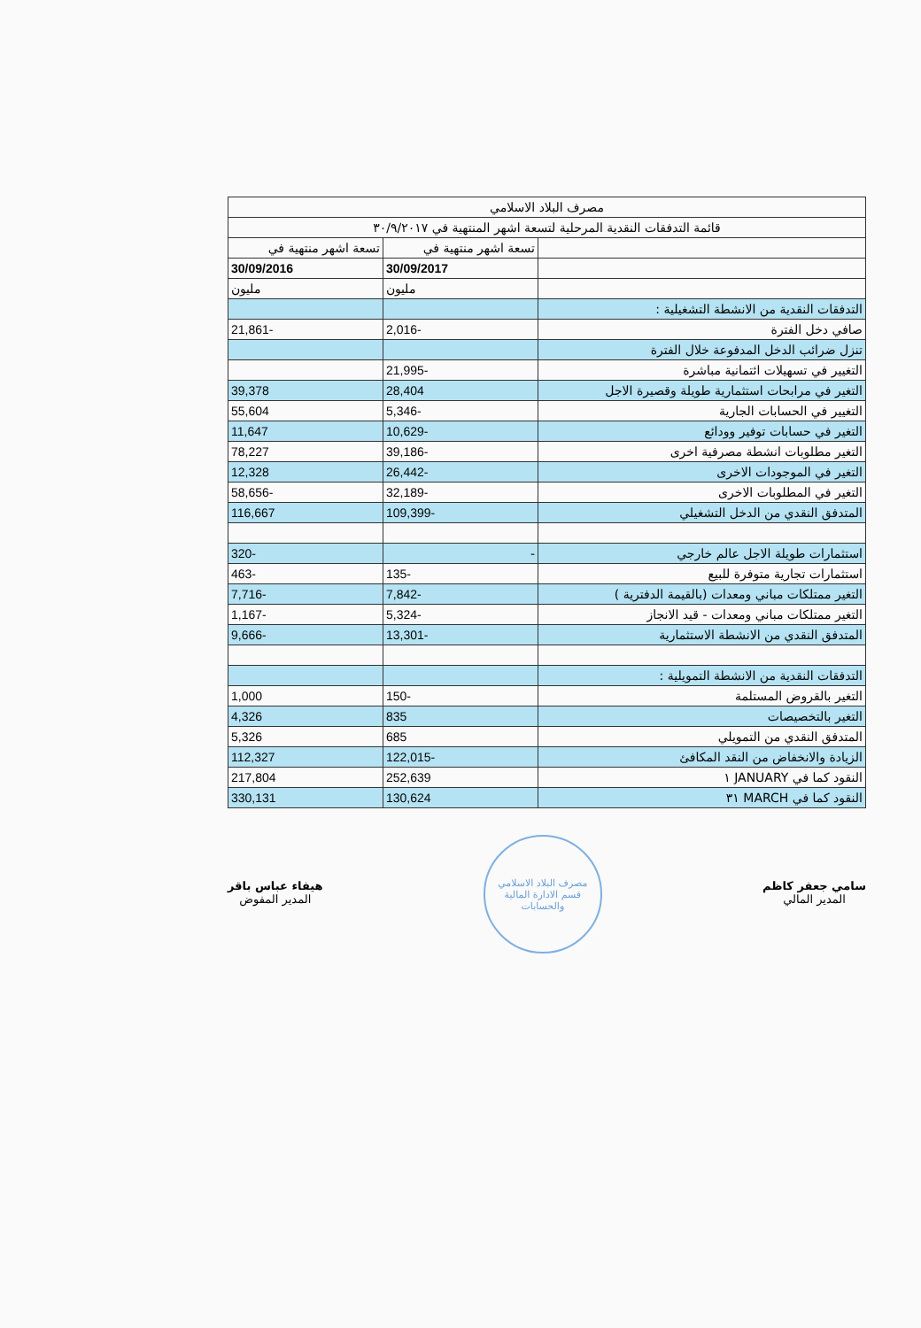| مصرف البلاد الاسلامي | | |
| قائمة التدفقات النقدية المرحلية لتسعة اشهر المنتهية في ٣٠/٩/٢٠١٧ | | |
| | تسعة اشهر منتهية في | تسعة اشهر منتهية في |
| | 30/09/2017 | 30/09/2016 |
| | مليون | مليون |
| التدفقات النقدية من الانشطة التشغيلية : | | |
| صافي دخل الفترة | -2,016 | -21,861 |
| تنزل ضرائب الدخل المدفوعة خلال الفترة | | |
| التغيير في تسهيلات ائتمانية مباشرة | -21,995 | |
| التغير في مرابحات استثمارية طويلة وقصيرة الاجل | 28,404 | 39,378 |
| التغيير في الحسابات الجارية | -5,346 | 55,604 |
| التغير في حسابات توفير وودائع | -10,629 | 11,647 |
| التغير مطلوبات انشطة مصرفية اخرى | -39,186 | 78,227 |
| التغير في الموجودات الاخرى | -26,442 | 12,328 |
| التغير في المطلوبات الاخرى | -32,189 | -58,656 |
| المتدفق النقدي من الدخل التشغيلي | -109,399 | 116,667 |
| استثمارات طويلة الاجل عالم خارجي | - | -320 |
| استثمارات تجارية متوفرة للبيع | -135 | -463 |
| التغير ممتلكات مباني ومعدات (بالقيمة الدفترية ) | -7,842 | -7,716 |
| التغير ممتلكات مباني ومعدات - قيد الانجاز | -5,324 | -1,167 |
| المتدفق النقدي من الانشطة الاستثمارية | -13,301 | -9,666 |
| التدفقات النقدية من الانشطة التمويلية : | | |
| التغير بالقروض المستلمة | -150 | 1,000 |
| التغير بالتخصيصات | 835 | 4,326 |
| المتدفق النقدي من التمويلي | 685 | 5,326 |
| الزيادة والانخفاض من النقد المكافئ | -122,015 | 112,327 |
| النقود كما في JANUARY ١ | 252,639 | 217,804 |
| النقود كما في MARCH ٣١ | 130,624 | 330,131 |
هيفاء عباس باقر
المدير المفوض
مصرف البلاد الاسلامي
قسم الادارة المالية والحسابات
سامي جعفر كاظم
المدير المالي